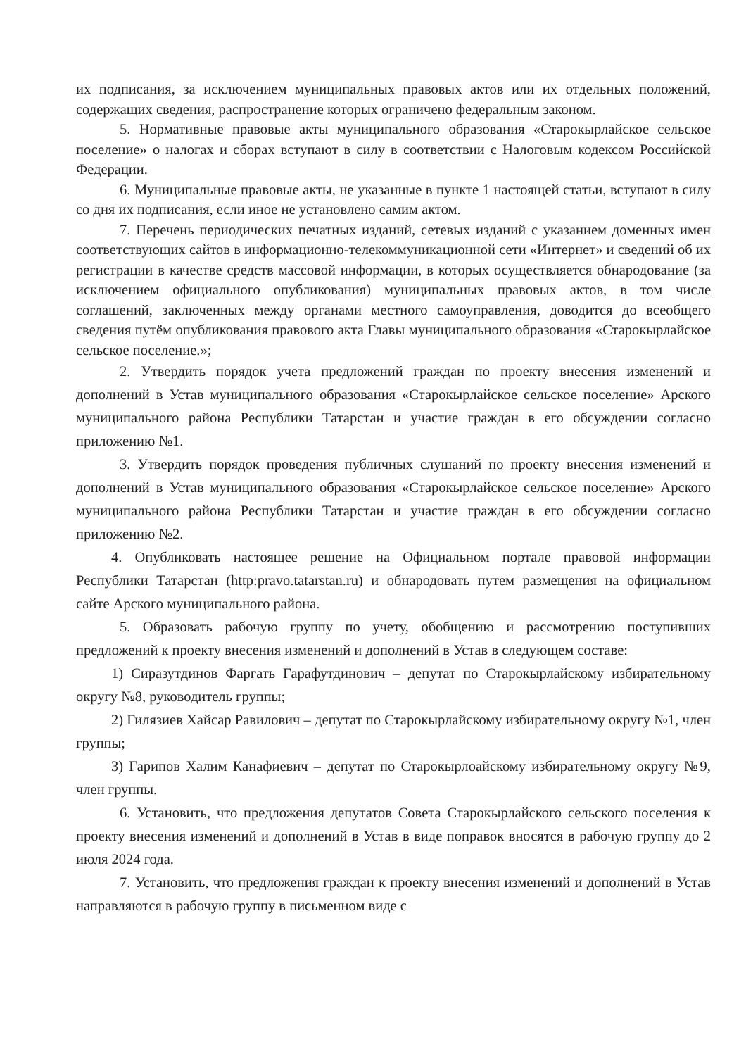их подписания, за исключением муниципальных правовых актов или их отдельных положений, содержащих сведения, распространение которых ограничено федеральным законом.
5. Нормативные правовые акты муниципального образования «Старокырлайское сельское поселение» о налогах и сборах вступают в силу в соответствии с Налоговым кодексом Российской Федерации.
6. Муниципальные правовые акты, не указанные в пункте 1 настоящей статьи, вступают в силу со дня их подписания, если иное не установлено самим актом.
7. Перечень периодических печатных изданий, сетевых изданий с указанием доменных имен соответствующих сайтов в информационно-телекоммуникационной сети «Интернет» и сведений об их регистрации в качестве средств массовой информации, в которых осуществляется обнародование (за исключением официального опубликования) муниципальных правовых актов, в том числе соглашений, заключенных между органами местного самоуправления, доводится до всеобщего сведения путём опубликования правового акта Главы муниципального образования «Старокырлайское сельское поселение.»;
2. Утвердить порядок учета предложений граждан по проекту внесения изменений и дополнений в Устав муниципального образования «Старокырлайское сельское поселение» Арского муниципального района Республики Татарстан и участие граждан в его обсуждении согласно приложению №1.
3. Утвердить порядок проведения публичных слушаний по проекту внесения изменений и дополнений в Устав муниципального образования «Старокырлайское сельское поселение» Арского муниципального района Республики Татарстан и участие граждан в его обсуждении согласно приложению №2.
4. Опубликовать настоящее решение на Официальном портале правовой информации Республики Татарстан (http:pravo.tatarstan.ru) и обнародовать путем размещения на официальном сайте Арского муниципального района.
5. Образовать рабочую группу по учету, обобщению и рассмотрению поступивших предложений к проекту внесения изменений и дополнений в Устав в следующем составе:
1) Сиразутдинов Фаргать Гарафутдинович – депутат по Старокырлайскому избирательному округу №8, руководитель группы;
2) Гилязиев Хайсар Равилович – депутат по Старокырлайскому избирательному округу №1, член группы;
3) Гарипов Халим Канафиевич – депутат по Старокырлоайскому избирательному округу №9, член группы.
6. Установить, что предложения депутатов Совета Старокырлайского сельского поселения к проекту внесения изменений и дополнений в Устав в виде поправок вносятся в рабочую группу до 2 июля 2024 года.
7. Установить, что предложения граждан к проекту внесения изменений и дополнений в Устав направляются в рабочую группу в письменном виде с